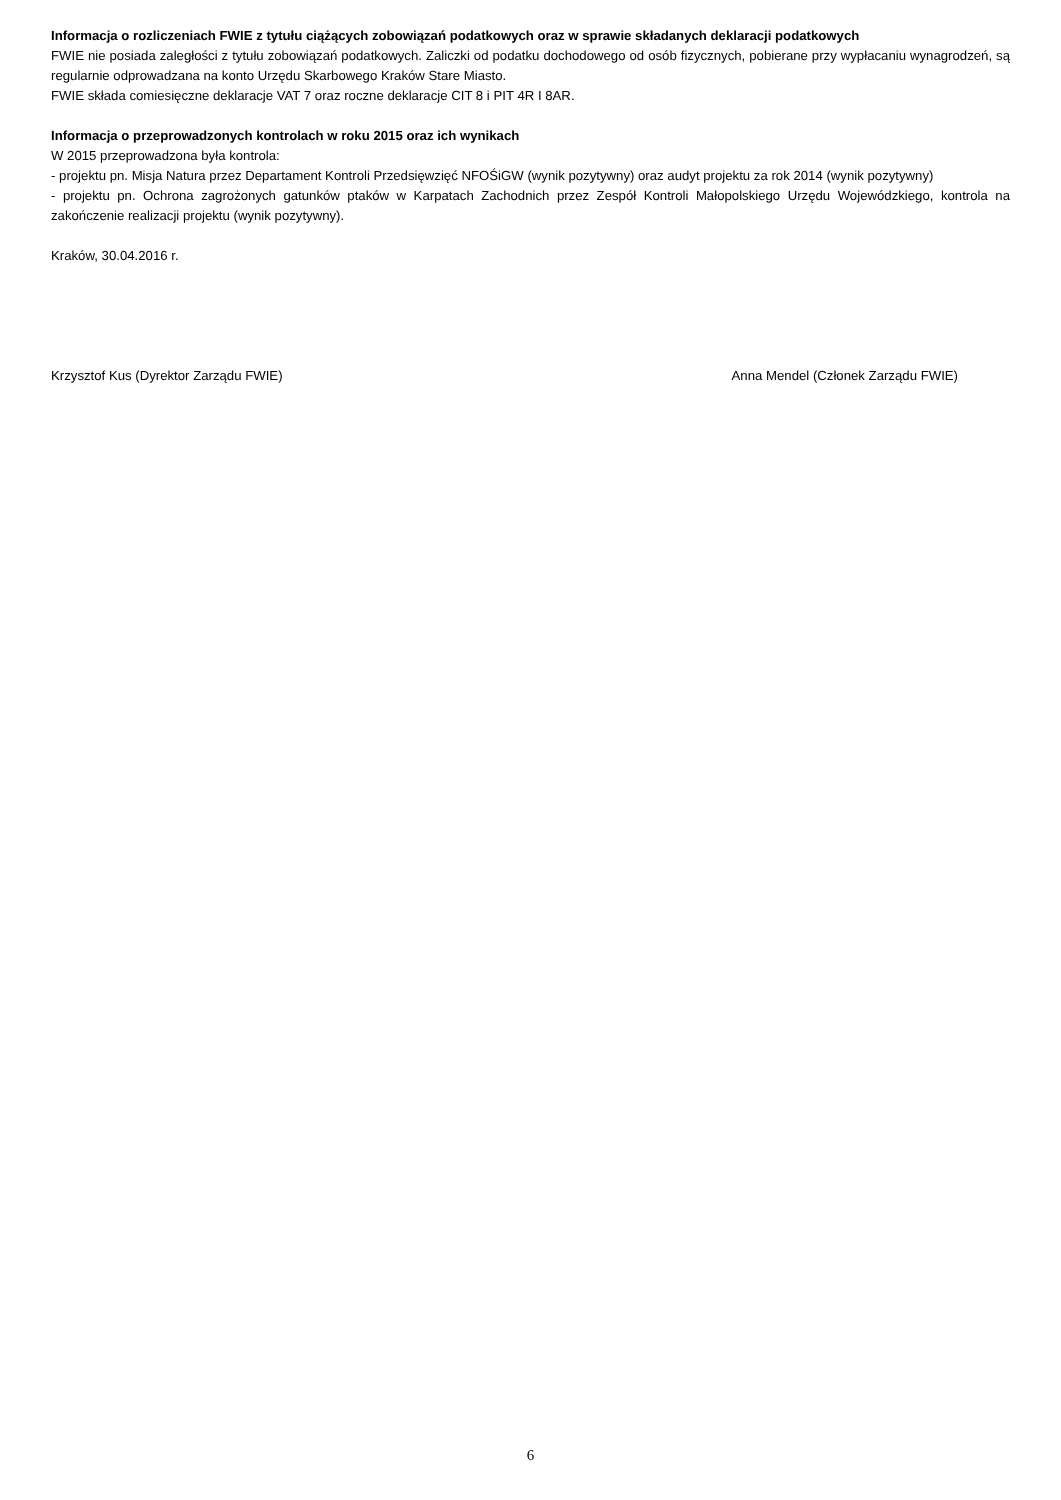Informacja o rozliczeniach FWIE z tytułu ciążących zobowiązań podatkowych oraz w sprawie składanych deklaracji podatkowych
FWIE nie posiada zaległości z tytułu zobowiązań podatkowych. Zaliczki od podatku dochodowego od osób fizycznych, pobierane przy wypłacaniu wynagrodzeń, są regularnie odprowadzana na konto Urzędu Skarbowego Kraków Stare Miasto.
FWIE składa comiesięczne deklaracje VAT 7 oraz roczne deklaracje CIT 8 i PIT 4R I 8AR.
Informacja o przeprowadzonych kontrolach w roku 2015 oraz ich wynikach
W 2015 przeprowadzona była kontrola:
- projektu pn. Misja Natura przez Departament Kontroli Przedsięwzięć NFOŚiGW (wynik pozytywny) oraz audyt projektu za rok 2014 (wynik pozytywny)
- projektu pn. Ochrona zagrożonych gatunków ptaków w Karpatach Zachodnich przez Zespół Kontroli Małopolskiego Urzędu Wojewódzkiego, kontrola na zakończenie realizacji projektu (wynik pozytywny).
Kraków, 30.04.2016 r.
Krzysztof Kus (Dyrektor Zarządu FWIE) Anna Mendel (Członek Zarządu FWIE)
6